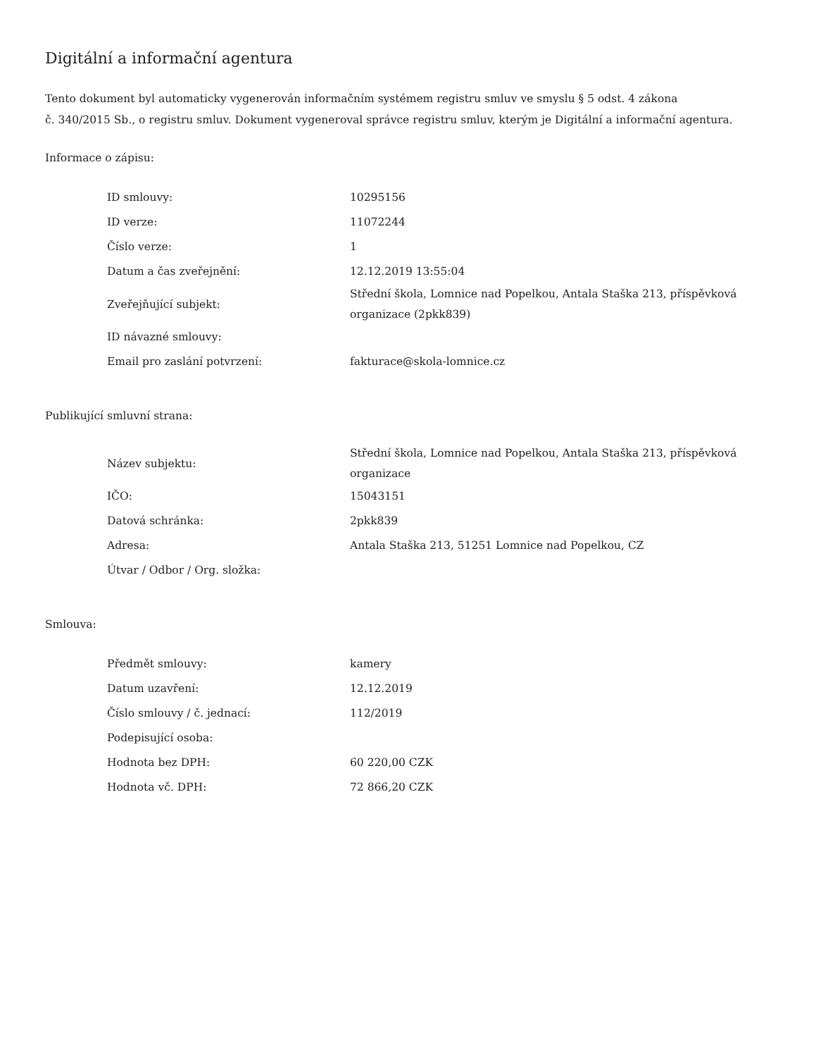Digitální a informační agentura
Tento dokument byl automaticky vygenerován informačním systémem registru smluv ve smyslu § 5 odst. 4 zákona
č. 340/2015 Sb., o registru smluv. Dokument vygeneroval správce registru smluv, kterým je Digitální a informační agentura.
Informace o zápisu:
| ID smlouvy: | 10295156 |
| ID verze: | 11072244 |
| Číslo verze: | 1 |
| Datum a čas zveřejnění: | 12.12.2019 13:55:04 |
| Zveřejňující subjekt: | Střední škola, Lomnice nad Popelkou, Antala Staška 213, příspěvková organizace (2pkk839) |
| ID návazné smlouvy: | |
| Email pro zaslání potvrzení: | fakturace@skola-lomnice.cz |
Publikující smluvní strana:
| Název subjektu: | Střední škola, Lomnice nad Popelkou, Antala Staška 213, příspěvková organizace |
| IČO: | 15043151 |
| Datová schránka: | 2pkk839 |
| Adresa: | Antala Staška 213, 51251 Lomnice nad Popelkou, CZ |
| Útvar / Odbor / Org. složka: | |
Smlouva:
| Předmět smlouvy: | kamery |
| Datum uzavření: | 12.12.2019 |
| Číslo smlouvy / č. jednací: | 112/2019 |
| Podepisující osoba: | |
| Hodnota bez DPH: | 60 220,00 CZK |
| Hodnota vč. DPH: | 72 866,20 CZK |